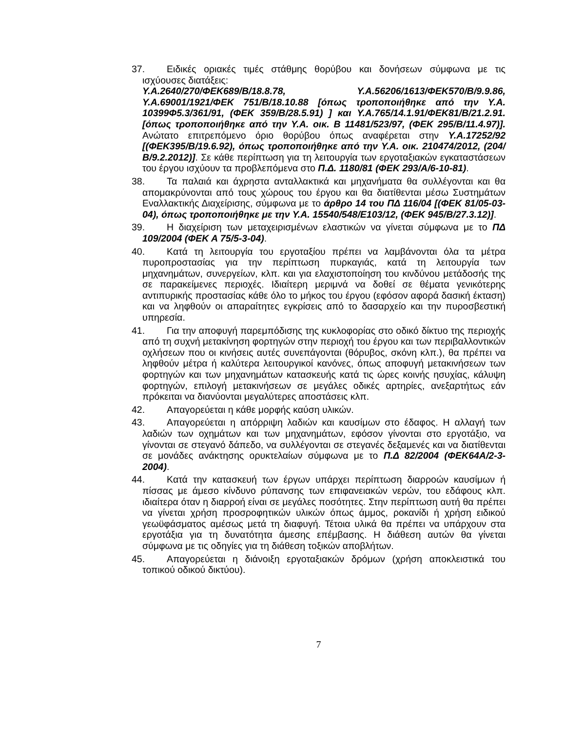37. Ειδικές οριακές τιμές στάθμης θορύβου και δονήσεων σύμφωνα με τις ισχύουσες διατάξεις:
Υ.Α.2640/270/ΦΕΚ689/Β/18.8.78, Υ.Α.56206/1613/ΦΕΚ570/Β/9.9.86, Υ.Α.69001/1921/ΦΕΚ 751/Β/18.10.88 [όπως τροποποιήθηκε από την Υ.Α. 10399Φ5.3/361/91, (ΦΕΚ 359/Β/28.5.91) ] και Υ.Α.765/14.1.91/ΦΕΚ81/Β/21.2.91. [όπως τροποποιήθηκε από την Υ.Α. οικ. Β 11481/523/97, (ΦΕΚ 295/Β/11.4.97)]. Ανώτατο επιτρεπόμενο όριο θορύβου όπως αναφέρεται στην Υ.Α.17252/92 [(ΦΕΚ395/Β/19.6.92), όπως τροποποιήθηκε από την Υ.Α. οικ. 210474/2012, (204/Β/9.2.2012)]. Σε κάθε περίπτωση για τη λειτουργία των εργοταξιακών εγκαταστάσεων του έργου ισχύουν τα προβλεπόμενα στο Π.Δ. 1180/81 (ΦΕΚ 293/Α/6-10-81).
38. Τα παλαιά και άχρηστα ανταλλακτικά και μηχανήματα θα συλλέγονται και θα απομακρύνονται από τους χώρους του έργου και θα διατίθενται μέσω Συστημάτων Εναλλακτικής Διαχείρισης, σύμφωνα με το άρθρο 14 του ΠΔ 116/04 [(ΦΕΚ 81/05-03-04), όπως τροποποιήθηκε με την Υ.Α. 15540/548/Ε103/12, (ΦΕΚ 945/Β/27.3.12)].
39. Η διαχείριση των μεταχειρισμένων ελαστικών να γίνεται σύμφωνα με το ΠΔ 109/2004 (ΦΕΚ Α 75/5-3-04).
40. Κατά τη λειτουργία του εργοταξίου πρέπει να λαμβάνονται όλα τα μέτρα πυροπροστασίας για την περίπτωση πυρκαγιάς, κατά τη λειτουργία των μηχανημάτων, συνεργείων, κλπ. και για ελαχιστοποίηση του κινδύνου μετάδοσής της σε παρακείμενες περιοχές. Ιδιαίτερη μεριμνά να δοθεί σε θέματα γενικότερης αντιπυρικής προστασίας κάθε όλο το μήκος του έργου (εφόσον αφορά δασική έκταση) και να ληφθούν οι απαραίτητες εγκρίσεις από το δασαρχείο και την πυροσβεστική υπηρεσία.
41. Για την αποφυγή παρεμπόδισης της κυκλοφορίας στο οδικό δίκτυο της περιοχής από τη συχνή μετακίνηση φορτηγών στην περιοχή του έργου και των περιβαλλοντικών οχλήσεων που οι κινήσεις αυτές συνεπάγονται (θόρυβος, σκόνη κλπ.), θα πρέπει να ληφθούν μέτρα ή καλύτερα λειτουργικοί κανόνες, όπως αποφυγή μετακινήσεων των φορτηγών και των μηχανημάτων κατασκευής κατά τις ώρες κοινής ησυχίας, κάλυψη φορτηγών, επιλογή μετακινήσεων σε μεγάλες οδικές αρτηρίες, ανεξαρτήτως εάν πρόκειται να διανύονται μεγαλύτερες αποστάσεις κλπ.
42. Απαγορεύεται η κάθε μορφής καύση υλικών.
43. Απαγορεύεται η απόρριψη λαδιών και καυσίμων στο έδαφος. Η αλλαγή των λαδιών των οχημάτων και των μηχανημάτων, εφόσον γίνονται στο εργοτάξιο, να γίνονται σε στεγανό δάπεδο, να συλλέγονται σε στεγανές δεξαμενές και να διατίθενται σε μονάδες ανάκτησης ορυκτελαίων σύμφωνα με το Π.Δ 82/2004 (ΦΕΚ64Α/2-3-2004).
44. Κατά την κατασκευή των έργων υπάρχει περίπτωση διαρροών καυσίμων ή πίσσας με άμεσο κίνδυνο ρύπανσης των επιφανειακών νερών, του εδάφους κλπ. ιδιαίτερα όταν η διαρροή είναι σε μεγάλες ποσότητες. Στην περίπτωση αυτή θα πρέπει να γίνεται χρήση προσροφητικών υλικών όπως άμμος, ροκανίδι ή χρήση ειδικού γεωϋφάσματος αμέσως μετά τη διαφυγή. Τέτοια υλικά θα πρέπει να υπάρχουν στα εργοτάξια για τη δυνατότητα άμεσης επέμβασης. Η διάθεση αυτών θα γίνεται σύμφωνα με τις οδηγίες για τη διάθεση τοξικών αποβλήτων.
45. Απαγορεύεται η διάνοιξη εργοταξιακών δρόμων (χρήση αποκλειστικά του τοπικού οδικού δικτύου).
7